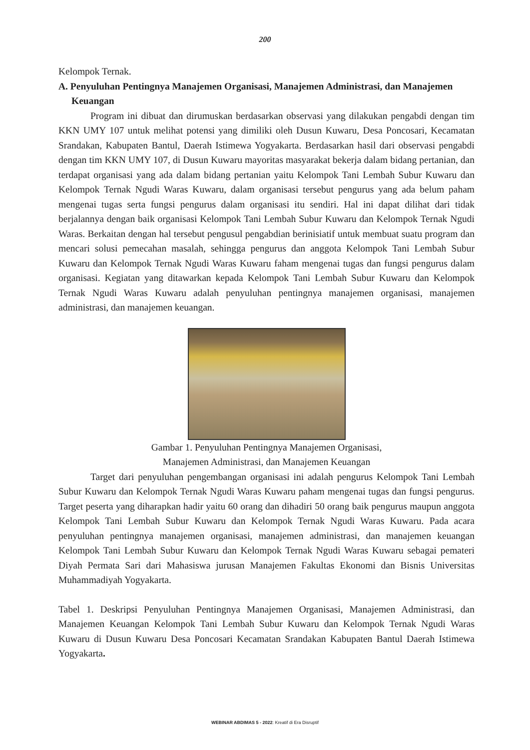200
Kelompok Ternak.
A. Penyuluhan Pentingnya Manajemen Organisasi, Manajemen Administrasi, dan Manajemen Keuangan
Program ini dibuat dan dirumuskan berdasarkan observasi yang dilakukan pengabdi dengan tim KKN UMY 107 untuk melihat potensi yang dimiliki oleh Dusun Kuwaru, Desa Poncosari, Kecamatan Srandakan, Kabupaten Bantul, Daerah Istimewa Yogyakarta. Berdasarkan hasil dari observasi pengabdi dengan tim KKN UMY 107, di Dusun Kuwaru mayoritas masyarakat bekerja dalam bidang pertanian, dan terdapat organisasi yang ada dalam bidang pertanian yaitu Kelompok Tani Lembah Subur Kuwaru dan Kelompok Ternak Ngudi Waras Kuwaru, dalam organisasi tersebut pengurus yang ada belum paham mengenai tugas serta fungsi pengurus dalam organisasi itu sendiri. Hal ini dapat dilihat dari tidak berjalannya dengan baik organisasi Kelompok Tani Lembah Subur Kuwaru dan Kelompok Ternak Ngudi Waras. Berkaitan dengan hal tersebut pengusul pengabdian berinisiatif untuk membuat suatu program dan mencari solusi pemecahan masalah, sehingga pengurus dan anggota Kelompok Tani Lembah Subur Kuwaru dan Kelompok Ternak Ngudi Waras Kuwaru faham mengenai tugas dan fungsi pengurus dalam organisasi. Kegiatan yang ditawarkan kepada Kelompok Tani Lembah Subur Kuwaru dan Kelompok Ternak Ngudi Waras Kuwaru adalah penyuluhan pentingnya manajemen organisasi, manajemen administrasi, dan manajemen keuangan.
Gambar 1. Penyuluhan Pentingnya Manajemen Organisasi,
Manajemen Administrasi, dan Manajemen Keuangan
Target dari penyuluhan pengembangan organisasi ini adalah pengurus Kelompok Tani Lembah Subur Kuwaru dan Kelompok Ternak Ngudi Waras Kuwaru paham mengenai tugas dan fungsi pengurus. Target peserta yang diharapkan hadir yaitu 60 orang dan dihadiri 50 orang baik pengurus maupun anggota Kelompok Tani Lembah Subur Kuwaru dan Kelompok Ternak Ngudi Waras Kuwaru. Pada acara penyuluhan pentingnya manajemen organisasi, manajemen administrasi, dan manajemen keuangan Kelompok Tani Lembah Subur Kuwaru dan Kelompok Ternak Ngudi Waras Kuwaru sebagai pemateri Diyah Permata Sari dari Mahasiswa jurusan Manajemen Fakultas Ekonomi dan Bisnis Universitas Muhammadiyah Yogyakarta.
Tabel 1. Deskripsi Penyuluhan Pentingnya Manajemen Organisasi, Manajemen Administrasi, dan Manajemen Keuangan Kelompok Tani Lembah Subur Kuwaru dan Kelompok Ternak Ngudi Waras Kuwaru di Dusun Kuwaru Desa Poncosari Kecamatan Srandakan Kabupaten Bantul Daerah Istimewa Yogyakarta.
WEBINAR ABDIMAS 5 - 2022: Kreatif di Era Disruptif